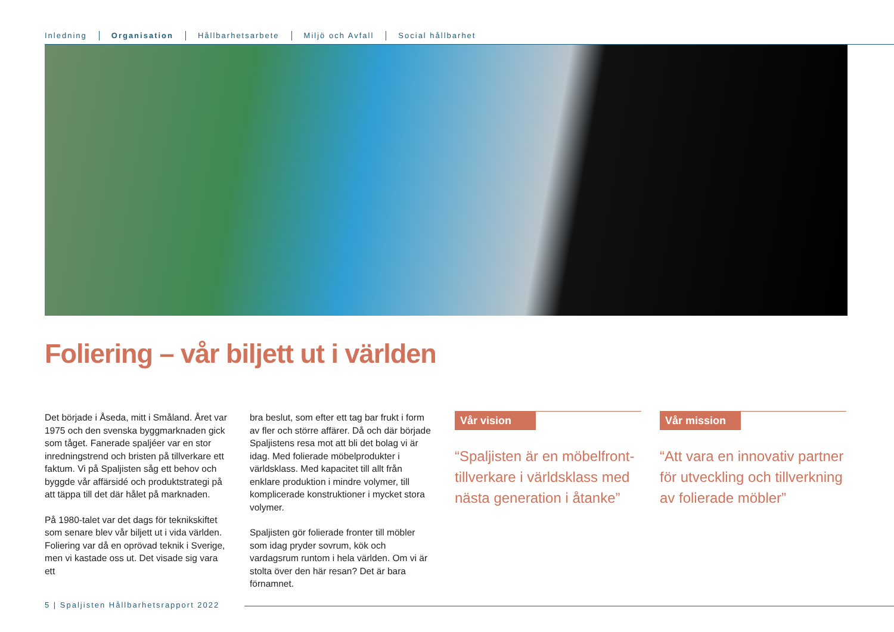Inledning Organisation Hållbarhetsarbete Miljö och Avfall Social hållbarhet
Foliering – vår biljett ut i världen
Det började i Åseda, mitt i Småland. Året var 1975 och den svenska byggmarknaden gick som tåget. Fanerade spaljéer var en stor inredningstrend och bristen på tillverkare ett faktum. Vi på Spaljisten såg ett behov och byggde vår affärsidé och produktstrategi på att täppa till det där hålet på marknaden.
På 1980-talet var det dags för teknikskiftet som senare blev vår biljett ut i vida världen. Foliering var då en oprövad teknik i Sverige, men vi kastade oss ut. Det visade sig vara ett
bra beslut, som efter ett tag bar frukt i form av fler och större affärer. Då och där började Spaljistens resa mot att bli det bolag vi är idag. Med folierade möbelprodukter i världsklass. Med kapacitet till allt från enklare produktion i mindre volymer, till komplicerade konstruktioner i mycket stora volymer.
Spaljisten gör folierade fronter till möbler som idag pryder sovrum, kök och vardagsrum runtom i hela världen. Om vi är stolta över den här resan? Det är bara förnamnet.
Vår vision
“Spaljisten är en möbelfront-tillverkare i världsklass med nästa generation i åtanke”
Vår mission
“Att vara en innovativ partner för utveckling och tillverkning av folierade möbler”
5 | Spaljisten Hållbarhetsrapport 2022